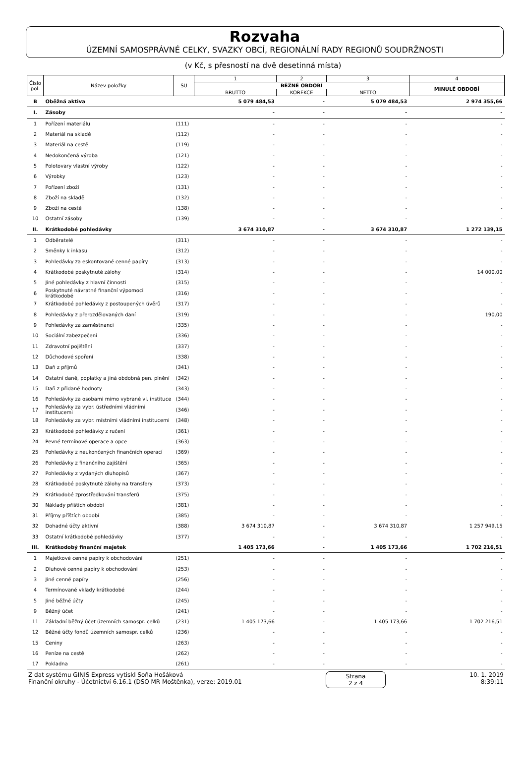Rozvaha
ÚZEMNÍ SAMOSPRÁVNÉ CELKY, SVAZKY OBCÍ, REGIONÁLNÍ RADY REGIONŮ SOUDRŽNOSTI
(v Kč, s přesností na dvě desetinná místa)
| Číslo pol. | Název položky | SU | 1 | 2 | 3 | 4 |
| --- | --- | --- | --- | --- | --- | --- |
| | | | BĚŽNÉ OBDOBÍ | | | MINULÉ OBDOBÍ |
| | | | BRUTTO | KOREKCE | NETTO | |
| B | Oběžná aktiva | | 5 079 484,53 | - | 5 079 484,53 | 2 974 355,66 |
| I. | Zásoby | | - | - | - | - |
| 1 | Pořízení materiálu | (111) | - | - | - | - |
| 2 | Materiál na skladě | (112) | - | - | - | - |
| 3 | Materiál na cestě | (119) | - | - | - | - |
| 4 | Nedokončená výroba | (121) | - | - | - | - |
| 5 | Polotovary vlastní výroby | (122) | - | - | - | - |
| 6 | Výrobky | (123) | - | - | - | - |
| 7 | Pořízení zboží | (131) | - | - | - | - |
| 8 | Zboží na skladě | (132) | - | - | - | - |
| 9 | Zboží na cestě | (138) | - | - | - | - |
| 10 | Ostatní zásoby | (139) | - | - | - | - |
| II. | Krátkodobé pohledávky | | 3 674 310,87 | - | 3 674 310,87 | 1 272 139,15 |
| 1 | Odběratelé | (311) | - | - | - | - |
| 2 | Směnky k inkasu | (312) | - | - | - | - |
| 3 | Pohledávky za eskontované cenné papíry | (313) | - | - | - | - |
| 4 | Krátkodobé poskytnuté zálohy | (314) | - | - | - | 14 000,00 |
| 5 | Jiné pohledávky z hlavní činnosti | (315) | - | - | - | - |
| 6 | Poskytnuté návratné finanční výpomoci krátkodobé | (316) | - | - | - | - |
| 7 | Krátkodobé pohledávky z postoupených úvěrů | (317) | - | - | - | - |
| 8 | Pohledávky z přerozdělovaných daní | (319) | - | - | - | 190,00 |
| 9 | Pohledávky za zaměstnanci | (335) | - | - | - | - |
| 10 | Sociální zabezpečení | (336) | - | - | - | - |
| 11 | Zdravotní pojištění | (337) | - | - | - | - |
| 12 | Důchodové spoření | (338) | - | - | - | - |
| 13 | Daň z příjmů | (341) | - | - | - | - |
| 14 | Ostatní daně, poplatky a jiná obdobná pen. plnění | (342) | - | - | - | - |
| 15 | Daň z přidané hodnoty | (343) | - | - | - | - |
| 16 | Pohledávky za osobami mimo vybrané vl. instituce | (344) | - | - | - | - |
| 17 | Pohledávky za vybr. ústředními vládními institucemi | (346) | - | - | - | - |
| 18 | Pohledávky za vybr. místními vládními institucemi | (348) | - | - | - | - |
| 23 | Krátkodobé pohledávky z ručení | (361) | - | - | - | - |
| 24 | Pevné termínové operace a opce | (363) | - | - | - | - |
| 25 | Pohledávky z neukončených finančních operací | (369) | - | - | - | - |
| 26 | Pohledávky z finančního zajištění | (365) | - | - | - | - |
| 27 | Pohledávky z vydaných dluhopisů | (367) | - | - | - | - |
| 28 | Krátkodobé poskytnuté zálohy na transfery | (373) | - | - | - | - |
| 29 | Krátkodobé zprostředkování transferů | (375) | - | - | - | - |
| 30 | Náklady příštích období | (381) | - | - | - | - |
| 31 | Příjmy příštích období | (385) | - | - | - | - |
| 32 | Dohadné účty aktivní | (388) | 3 674 310,87 | - | 3 674 310,87 | 1 257 949,15 |
| 33 | Ostatní krátkodobé pohledávky | (377) | - | - | - | - |
| III. | Krátkodobý finanční majetek | | 1 405 173,66 | - | 1 405 173,66 | 1 702 216,51 |
| 1 | Majetkové cenné papíry k obchodování | (251) | - | - | - | - |
| 2 | Dluhové cenné papíry k obchodování | (253) | - | - | - | - |
| 3 | Jiné cenné papíry | (256) | - | - | - | - |
| 4 | Termínované vklady krátkodobé | (244) | - | - | - | - |
| 5 | Jiné běžné účty | (245) | - | - | - | - |
| 9 | Běžný účet | (241) | - | - | - | - |
| 11 | Základní běžný účet územních samospr. celků | (231) | 1 405 173,66 | - | 1 405 173,66 | 1 702 216,51 |
| 12 | Běžné účty fondů územních samospr. celků | (236) | - | - | - | - |
| 15 | Ceniny | (263) | - | - | - | - |
| 16 | Peníze na cestě | (262) | - | - | - | - |
| 17 | Pokladna | (261) | - | - | - | - |
Z dat systému GINIS Express vytiskl Soňa Hošáková
Finanční okruhy - Účetnictví 6.16.1 (DSO MR Moštěnka), verze: 2019.01
Strana
2 z 4
10. 1. 2019
8:39:11